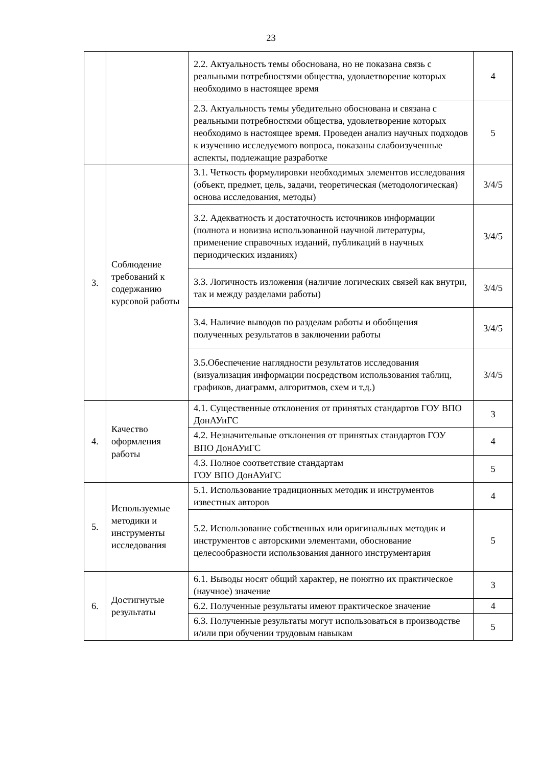23
| | | 2.2. Актуальность темы обоснована, но не показана связь с реальными потребностями общества, удовлетворение которых необходимо в настоящее время | 4 |
| | | 2.3. Актуальность темы убедительно обоснована и связана с реальными потребностями общества, удовлетворение которых необходимо в настоящее время. Проведен анализ научных подходов к изучению исследуемого вопроса, показаны слабоизученные аспекты, подлежащие разработке | 5 |
| 3. | Соблюдение требований к содержанию курсовой работы | 3.1. Четкость формулировки необходимых элементов исследования (объект, предмет, цель, задачи, теоретическая (методологическая) основа исследования, методы) | 3/4/5 |
| | | 3.2. Адекватность и достаточность источников информации (полнота и новизна использованной научной литературы, применение справочных изданий, публикаций в научных периодических изданиях) | 3/4/5 |
| | | 3.3. Логичность изложения (наличие логических связей как внутри, так и между разделами работы) | 3/4/5 |
| | | 3.4. Наличие выводов по разделам работы и обобщения полученных результатов в заключении работы | 3/4/5 |
| | | 3.5.Обеспечение наглядности результатов исследования (визуализация информации посредством использования таблиц, графиков, диаграмм, алгоритмов, схем и т.д.) | 3/4/5 |
| 4. | Качество оформления работы | 4.1. Существенные отклонения от принятых стандартов ГОУ ВПО ДонАУиГС | 3 |
| | | 4.2. Незначительные отклонения от принятых стандартов ГОУ ВПО ДонАУиГС | 4 |
| | | 4.3. Полное соответствие стандартам ГОУ ВПО ДонАУиГС | 5 |
| 5. | Используемые методики и инструменты исследования | 5.1. Использование традиционных методик и инструментов известных авторов | 4 |
| | | 5.2. Использование собственных или оригинальных методик и инструментов с авторскими элементами, обоснование целесообразности использования данного инструментария | 5 |
| 6. | Достигнутые результаты | 6.1. Выводы носят общий характер, не понятно их практическое (научное) значение | 3 |
| | | 6.2. Полученные результаты имеют практическое значение | 4 |
| | | 6.3. Полученные результаты могут использоваться в производстве и/или при обучении трудовым навыкам | 5 |